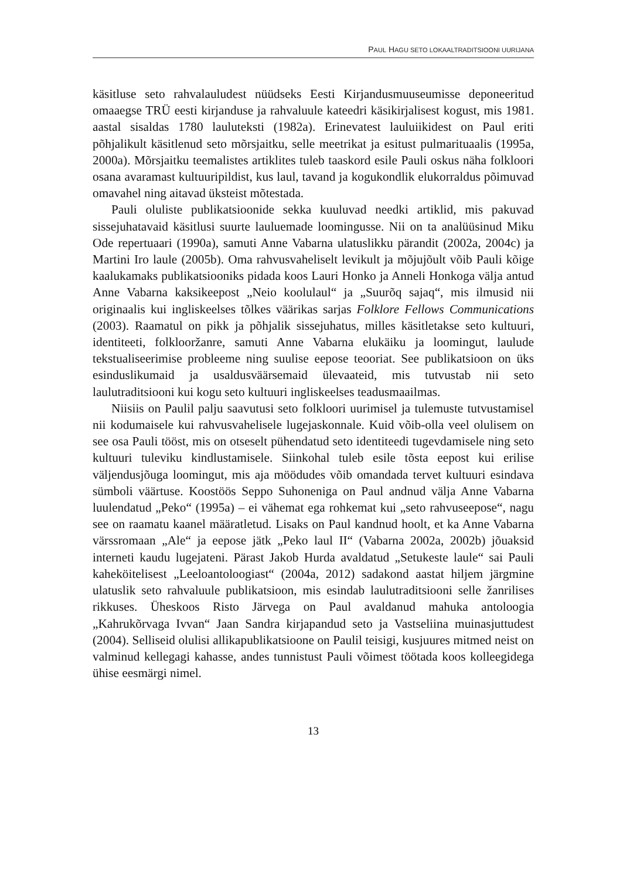PAUL HAGU SETO LOKAALTRADITSIOONI UURIJANA
käsitluse seto rahvalauludest nüüdseks Eesti Kirjandusmuuseumisse deponeeritud omaaegse TRÜ eesti kirjanduse ja rahvaluule kateedri käsikirjalisest kogust, mis 1981. aastal sisaldas 1780 lauluteksti (1982a). Erinevatest lauluiikidest on Paul eriti põhjalikult käsitlenud seto mõrsjaitku, selle meetrikat ja esitust pulmarituaalis (1995a, 2000a). Mõrsjaitku teemalistes artiklites tuleb taaskord esile Pauli oskus näha folkloori osana avaramast kultuuripildist, kus laul, tavand ja kogukondlik elukorraldus põimuvad omavahel ning aitavad üksteist mõtestada.
Pauli oluliste publikatsioonide sekka kuuluvad needki artiklid, mis pakuvad sissejuhatavaid käsitlusi suurte lauluemade loomingusse. Nii on ta analüüsinud Miku Ode repertuaari (1990a), samuti Anne Vabarna ulatuslikku pärandit (2002a, 2004c) ja Martini Iro laule (2005b). Oma rahvusvaheliselt levikult ja mõjujõult võib Pauli kõige kaalukamaks publikatsiooniks pidada koos Lauri Honko ja Anneli Honkoga välja antud Anne Vabarna kaksikeepost „Neio koolulaul“ ja „Suurõq sajaq“, mis ilmusid nii originaalis kui ingliskeelses tõlkes väärikas sarjas Folklore Fellows Communications (2003). Raamatul on pikk ja põhjalik sissejuhatus, milles käsitletakse seto kultuuri, identiteeti, folklooržanre, samuti Anne Vabarna elukäiku ja loomingut, laulude tekstualiseerimise probleeme ning suulise eepose teooriat. See publikatsioon on üks esinduslikumaid ja usaldusväärsemaid ülevaateid, mis tutvustab nii seto laulutraditsiooni kui kogu seto kultuuri ingliskeelses teadusmaailmas.
Niisiis on Paulil palju saavutusi seto folkloori uurimisel ja tulemuste tutvustamisel nii kodumaisele kui rahvusvahelisele lugejaskonnale. Kuid võib-olla veel olulisem on see osa Pauli tööst, mis on otseselt pühendatud seto identiteedi tugevdamisele ning seto kultuuri tuleviku kindlustamisele. Siinkohal tuleb esile tõsta eepost kui erilise väljendusjõuga loomingut, mis aja möödudes võib omandada tervet kultuuri esindava sümboli väärtuse. Koostöös Seppo Suhoneniga on Paul andnud välja Anne Vabarna luulendatud „Peko“ (1995a) – ei vähemat ega rohkemat kui „seto rahvuseepose“, nagu see on raamatu kaanel määratletud. Lisaks on Paul kandnud hoolt, et ka Anne Vabarna värssromaan „Ale“ ja eepose jätk „Peko laul II“ (Vabarna 2002a, 2002b) jõuaksid interneti kaudu lugejateni. Pärast Jakob Hurda avaldatud „Setukeste laule“ sai Pauli kaheköitelisest „Leeloantoloogiast“ (2004a, 2012) sadakond aastat hiljem järgmine ulatuslik seto rahvaluule publikatsioon, mis esindab laulutraditsiooni selle žanrilises rikkuses. Üheskoos Risto Järvega on Paul avaldanud mahuka antoloogia „Kahrukõrvaga Ivvan“ Jaan Sandra kirjapandud seto ja Vastseliina muinasjuttudest (2004). Selliseid olulisi allikapublikatsioone on Paulil teisigi, kusjuures mitmed neist on valminud kellegagi kahasse, andes tunnistust Pauli võimest töötada koos kolleegidega ühise eesmärgi nimel.
13